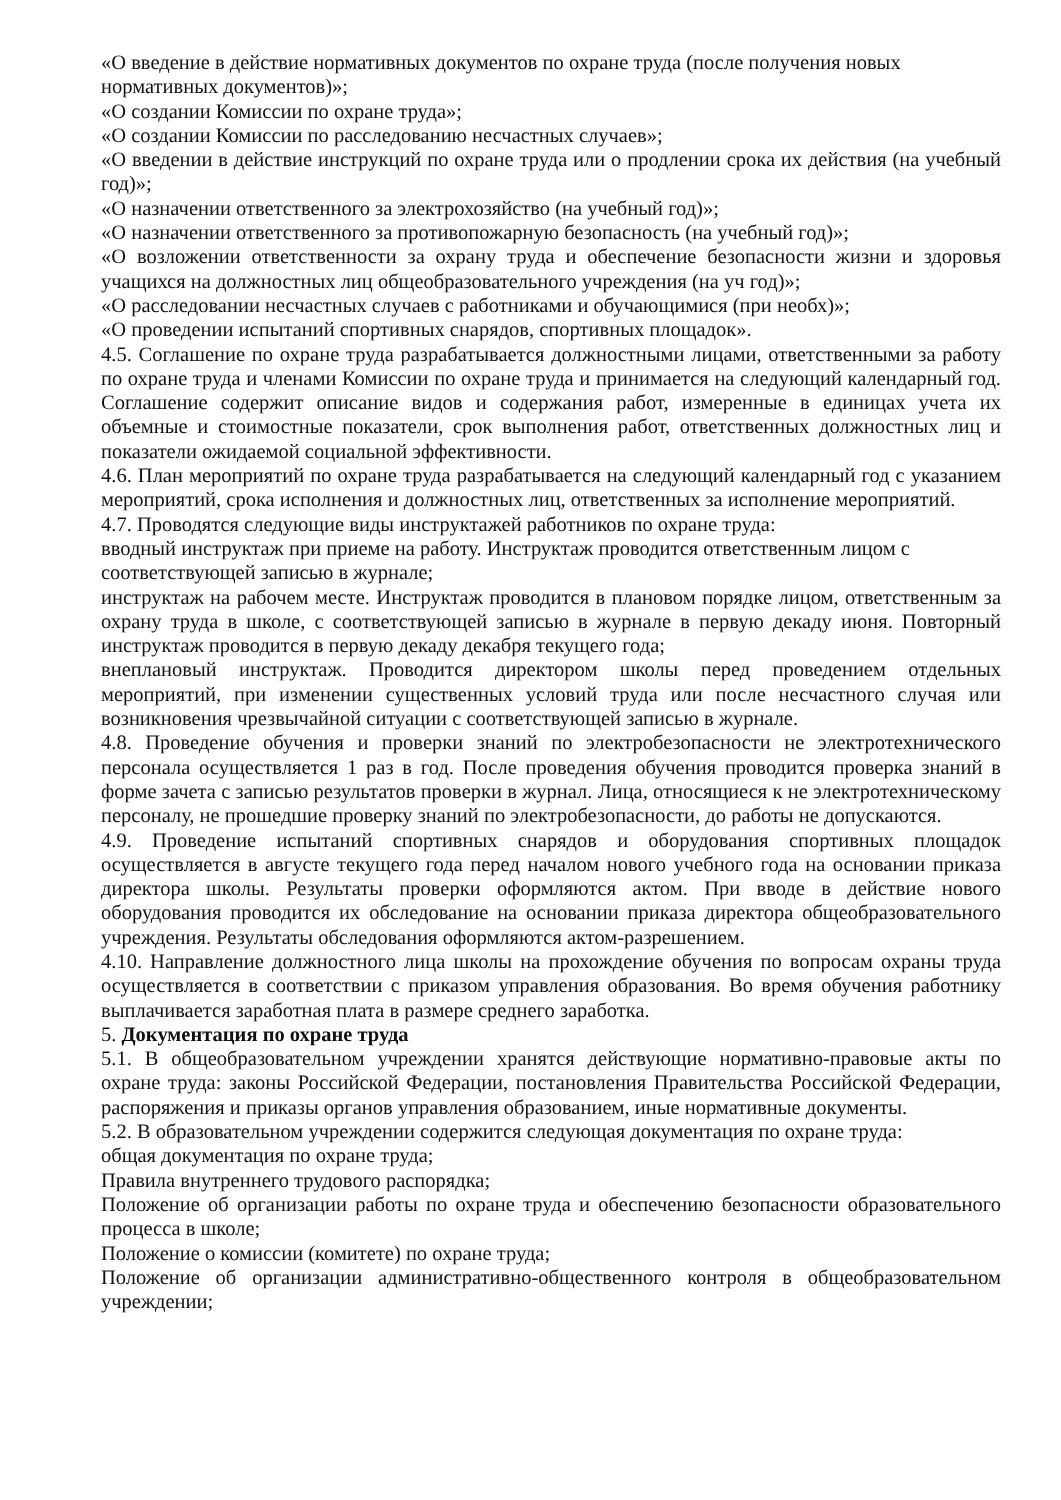«О введение в действие нормативных документов по охране труда (после получения новых нормативных документов)»;
«О создании Комиссии по охране труда»;
«О создании Комиссии по расследованию несчастных случаев»;
«О введении в действие инструкций по охране труда или о продлении срока их действия (на учебный год)»;
«О назначении ответственного за электрохозяйство (на учебный год)»;
«О назначении ответственного за противопожарную безопасность (на учебный год)»;
«О возложении ответственности за охрану труда и обеспечение безопасности жизни и здоровья учащихся на должностных лиц общеобразовательного учреждения (на уч год)»;
«О расследовании несчастных случаев с работниками и обучающимися (при необх)»;
«О проведении испытаний спортивных снарядов, спортивных площадок».
4.5. Соглашение по охране труда разрабатывается должностными лицами, ответственными за работу по охране труда и членами Комиссии по охране труда и принимается на следующий календарный год. Соглашение содержит описание видов и содержания работ, измеренные в единицах учета их объемные и стоимостные показатели, срок выполнения работ, ответственных должностных лиц и показатели ожидаемой социальной эффективности.
4.6. План мероприятий по охране труда разрабатывается на следующий календарный год с указанием мероприятий, срока исполнения и должностных лиц, ответственных за исполнение мероприятий.
4.7. Проводятся следующие виды инструктажей работников по охране труда:
вводный инструктаж при приеме на работу. Инструктаж проводится ответственным лицом с соответствующей записью в журнале;
инструктаж на рабочем месте. Инструктаж проводится в плановом порядке лицом, ответственным за охрану труда в школе, с соответствующей записью в журнале в первую декаду июня. Повторный инструктаж проводится в первую декаду декабря текущего года;
внеплановый инструктаж. Проводится директором школы перед проведением отдельных мероприятий, при изменении существенных условий труда или после несчастного случая или возникновения чрезвычайной ситуации с соответствующей записью в журнале.
4.8. Проведение обучения и проверки знаний по электробезопасности не электротехнического персонала осуществляется 1 раз в год. После проведения обучения проводится проверка знаний в форме зачета с записью результатов проверки в журнал. Лица, относящиеся к не электротехническому персоналу, не прошедшие проверку знаний по электробезопасности, до работы не допускаются.
4.9. Проведение испытаний спортивных снарядов и оборудования спортивных площадок осуществляется в августе текущего года перед началом нового учебного года на основании приказа директора школы. Результаты проверки оформляются актом. При вводе в действие нового оборудования проводится их обследование на основании приказа директора общеобразовательного учреждения. Результаты обследования оформляются актом-разрешением.
4.10. Направление должностного лица школы на прохождение обучения по вопросам охраны труда осуществляется в соответствии с приказом управления образования. Во время обучения работнику выплачивается заработная плата в размере среднего заработка.
5. Документация по охране труда
5.1. В общеобразовательном учреждении хранятся действующие нормативно-правовые акты по охране труда: законы Российской Федерации, постановления Правительства Российской Федерации, распоряжения и приказы органов управления образованием, иные нормативные документы.
5.2. В образовательном учреждении содержится следующая документация по охране труда:
общая документация по охране труда;
Правила внутреннего трудового распорядка;
Положение об организации работы по охране труда и обеспечению безопасности образовательного процесса в школе;
Положение о комиссии (комитете) по охране труда;
Положение об организации административно-общественного контроля в общеобразовательном учреждении;